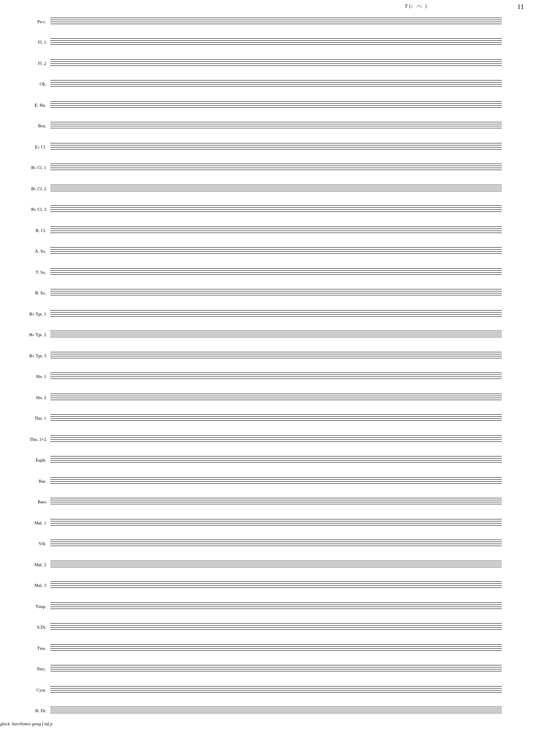F (♩.=♩) 11
Picc.
Fl. 1
Fl. 2
Ob.
E. Hn.
Bsn.
E♭ Cl.
B♭ Cl. 1
B♭ Cl. 2
B♭ Cl. 3
B. Cl.
A. Sx.
T. Sx.
B. Sx.
B♭ Tpt. 1
B♭ Tpt. 2
B♭ Tpt. 3
Hn. 1
Hn. 2
Tbn. 1
Tbn. 3+2
Euph.
Bar.
Bass
Mal. 1
Vib.
Mal. 2
Mal. 3
Timp.
S.Dr.
Tms.
Perc.
Cym.
B. Dr.
glock. barchimes gong f mf p